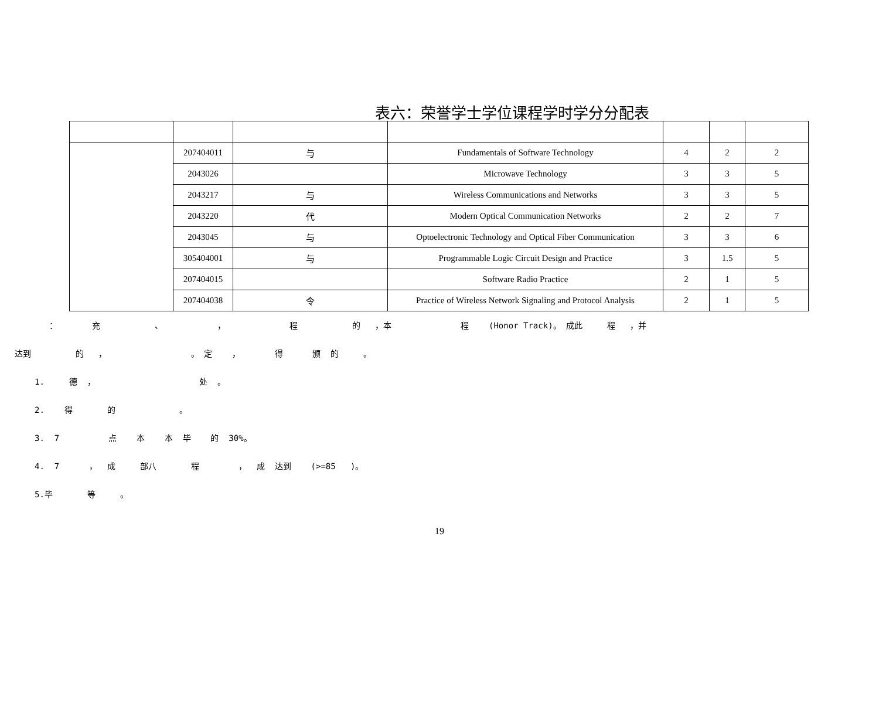表六：荣誉学士学位课程学时学分分配表
| | 207404011 | 与 | Fundamentals of Software Technology | 4 | 2 | 2 |
| | 2043026 | | Microwave Technology | 3 | 3 | 5 |
| | 2043217 | 与 | Wireless Communications and Networks | 3 | 3 | 5 |
| | 2043220 | 代 | Modern Optical Communication Networks | 2 | 2 | 7 |
| | 2043045 | 与 | Optoelectronic Technology and Optical Fiber Communication | 3 | 3 | 6 |
| | 305404001 | 与 | Programmable Logic Circuit Design and Practice | 3 | 1.5 | 5 |
| | 207404015 | | Software Radio Practice | 2 | 1 | 5 |
| | 207404038 | 令 | Practice of Wireless Network Signaling and Protocol Analysis | 2 | 1 | 5 |
： 充 、 ， 程 的 ，本 程 (Honor Track)。 成此 程 ，并
达到 的 ， 。 定 ， 得 颁 的 。
1. 德 ， 处 。
2. 得 的 。
3. 7 点 本 本 毕 的 30%。
4. 7 ， 成 部八 程 ， 成 达到 (>=85 )。
5.毕 等 。
19